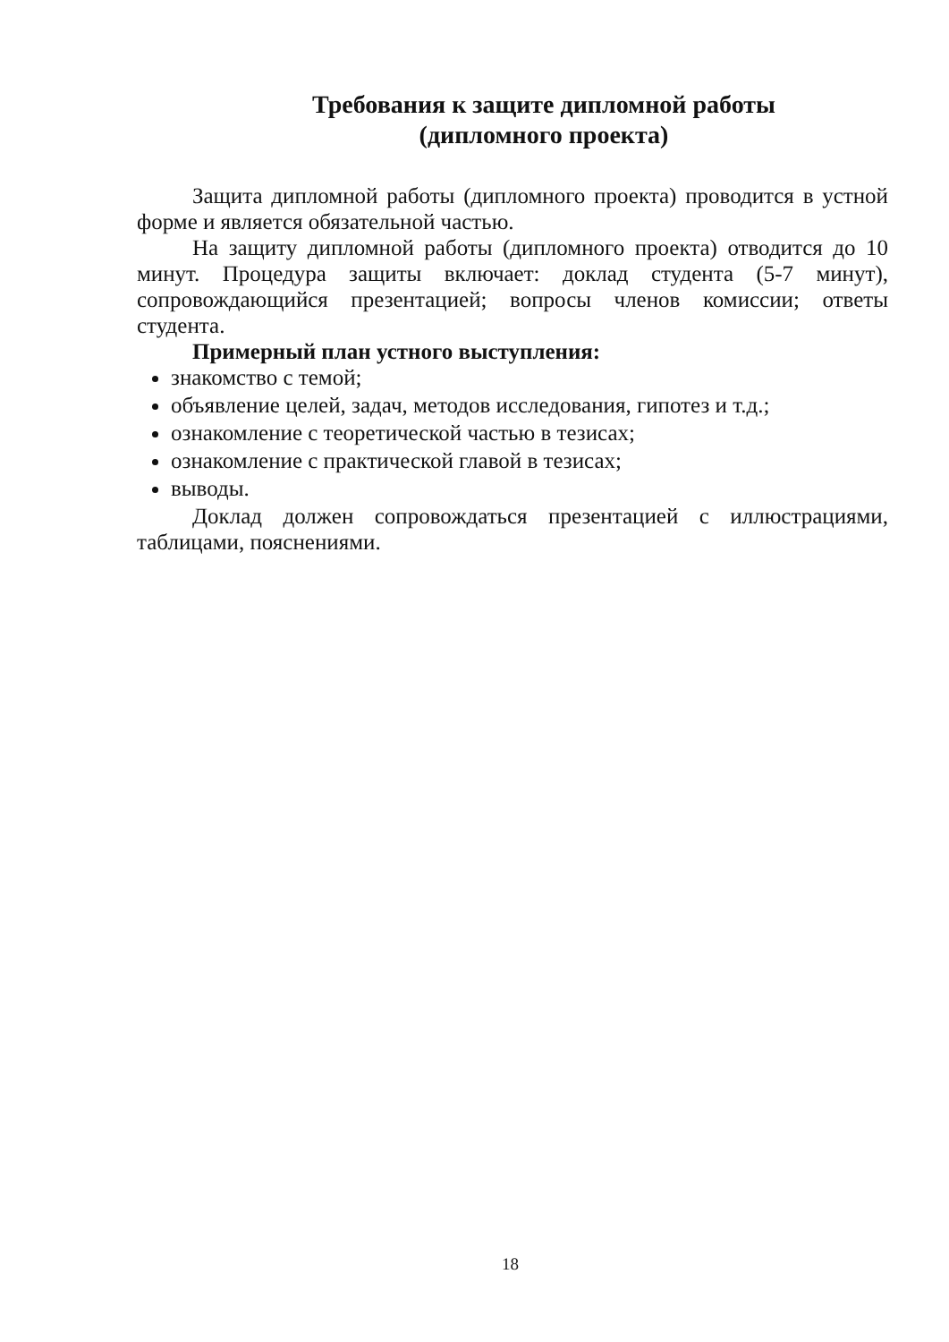Требования к защите дипломной работы
(дипломного проекта)
Защита дипломной работы (дипломного проекта) проводится в устной форме и является обязательной частью.
На защиту дипломной работы (дипломного проекта) отводится до 10 минут. Процедура защиты включает: доклад студента (5-7 минут), сопровождающийся презентацией; вопросы членов комиссии; ответы студента.
Примерный план устного выступления:
знакомство с темой;
объявление целей, задач, методов исследования, гипотез и т.д.;
ознакомление с теоретической частью в тезисах;
ознакомление с практической главой в тезисах;
выводы.
Доклад должен сопровождаться презентацией с иллюстрациями, таблицами, пояснениями.
18